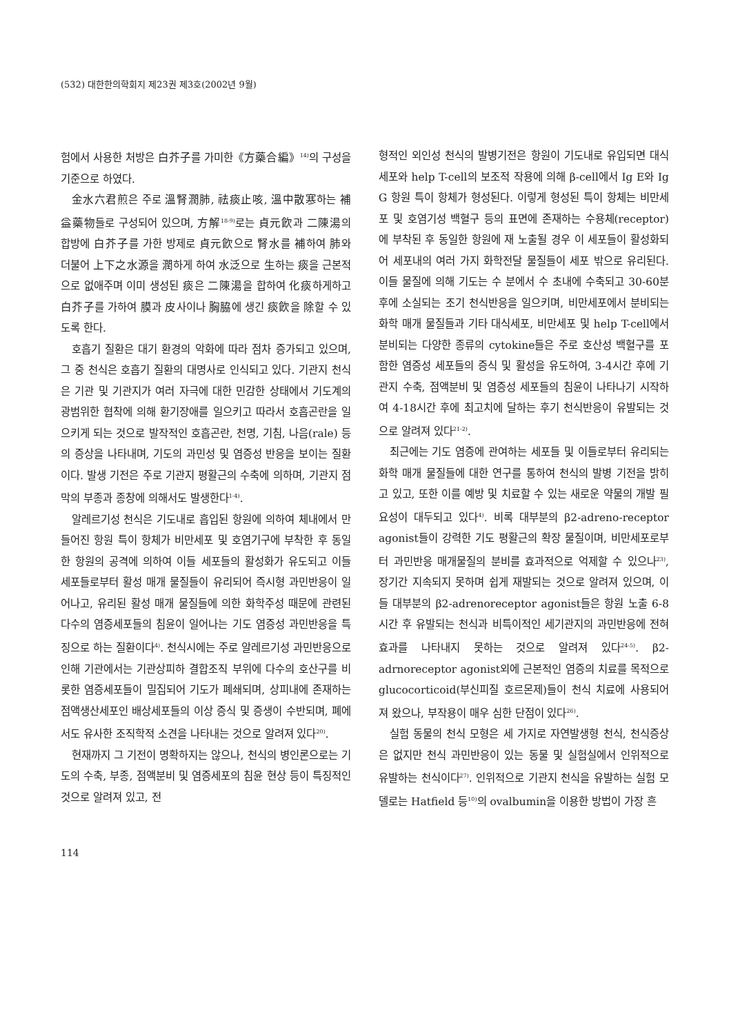(532) 대한한의학회지 제23권 제3호(2002년 9월)
험에서 사용한 처방은 白芥子를 가미한《方藥合編》<sup>14)</sup>의 구성을 기준으로 하였다.
金水六君煎은 주로 溫腎潤肺, 祛痰止咳, 溫中散寒하는 補益藥物들로 구성되어 있으며, 方解<sup>18-9)</sup>로는 貞元飮과 二陳湯의 합방에 白芥子를 가한 방제로 貞元飮으로 腎水를 補하여 肺와 더불어 上下之水源을 潤하게 하여 水泛으로 生하는 痰을 근본적으로 없애주며 이미 생성된 痰은 二陳湯을 합하여 化痰하게하고 白芥子를 가하여 膜과 皮사이나 胸脇에 생긴 痰飮을 除할 수 있도록 한다.
호흡기 질환은 대기 환경의 악화에 따라 점차 증가되고 있으며, 그 중 천식은 호흡기 질환의 대명사로 인식되고 있다. 기관지 천식은 기관 및 기관지가 여러 자극에 대한 민감한 상태에서 기도계의 광범위한 협착에 의해 환기장애를 일으키고 따라서 호흡곤란을 일으키게 되는 것으로 발작적인 호흡곤란, 천명, 기침, 나음(rale) 등의 증상을 나타내며, 기도의 과민성 및 염증성 반응을 보이는 질환이다. 발생 기전은 주로 기관지 평활근의 수축에 의하며, 기관지 점막의 부종과 종창에 의해서도 발생한다<sup>1-4)</sup>.
알레르기성 천식은 기도내로 흡입된 항원에 의하여 체내에서 만들어진 항원 특이 항체가 비만세포 및 호염기구에 부착한 후 동일한 항원의 공격에 의하여 이들 세포들의 활성화가 유도되고 이들 세포들로부터 활성 매개 물질들이 유리되어 즉시형 과민반응이 일어나고, 유리된 활성 매개 물질들에 의한 화학주성 때문에 관련된 다수의 염증세포들의 침윤이 일어나는 기도 염증성 과민반응을 특징으로 하는 질환이다<sup>4)</sup>. 천식시에는 주로 알레르기성 과민반응으로 인해 기관에서는 기관상피하 결합조직 부위에 다수의 호산구를 비롯한 염증세포들이 밀집되어 기도가 폐쇄되며, 상피내에 존재하는 점액생산세포인 배상세포들의 이상 증식 및 증생이 수반되며, 폐에서도 유사한 조직학적 소견을 나타내는 것으로 알려져 있다<sup>20)</sup>.
현재까지 그 기전이 명확하지는 않으나, 천식의 병인론으로는 기도의 수축, 부종, 점액분비 및 염증세포의 침윤 현상 등이 특징적인 것으로 알려져 있고, 전
형적인 외인성 천식의 발병기전은 항원이 기도내로 유입되면 대식세포와 help T-cell의 보조적 작용에 의해 β-cell에서 Ig E와 Ig G 항원 특이 항체가 형성된다. 이렇게 형성된 특이 항체는 비만세포 및 호염기성 백혈구 등의 표면에 존재하는 수용체(receptor)에 부착된 후 동일한 항원에 재 노출될 경우 이 세포들이 활성화되어 세포내의 여러 가지 화학전달 물질들이 세포 밖으로 유리된다. 이들 물질에 의해 기도는 수 분에서 수 초내에 수축되고 30-60분 후에 소실되는 조기 천식반응을 일으키며, 비만세포에서 분비되는 화학 매개 물질들과 기타 대식세포, 비만세포 및 help T-cell에서 분비되는 다양한 종류의 cytokine들은 주로 호산성 백혈구를 포함한 염증성 세포들의 증식 및 활성을 유도하여, 3-4시간 후에 기관지 수축, 점액분비 및 염증성 세포들의 침윤이 나타나기 시작하여 4-18시간 후에 최고치에 달하는 후기 천식반응이 유발되는 것으로 알려져 있다<sup>21-2)</sup>.
최근에는 기도 염증에 관여하는 세포들 및 이들로부터 유리되는 화학 매개 물질들에 대한 연구를 통하여 천식의 발병 기전을 밝히고 있고, 또한 이를 예방 및 치료할 수 있는 새로운 약물의 개발 필요성이 대두되고 있다<sup>4)</sup>. 비록 대부분의 β2-adreno-receptor agonist들이 강력한 기도 평활근의 확장 물질이며, 비만세포로부터 과민반응 매개물질의 분비를 효과적으로 억제할 수 있으나<sup>23)</sup>, 장기간 지속되지 못하며 쉽게 재발되는 것으로 알려져 있으며, 이들 대부분의 β2-adrenoreceptor agonist들은 항원 노출 6-8시간 후 유발되는 천식과 비특이적인 세기관지의 과민반응에 전혀 효과를 나타내지 못하는 것으로 알려져 있다<sup>24-5)</sup>. β2-adrnoreceptor agonist외에 근본적인 염증의 치료를 목적으로 glucocorticoid(부신피질 호르몬제)들이 천식 치료에 사용되어져 왔으나, 부작용이 매우 심한 단점이 있다<sup>26)</sup>.
실험 동물의 천식 모형은 세 가지로 자연발생형 천식, 천식증상은 없지만 천식 과민반응이 있는 동물 및 실험실에서 인위적으로 유발하는 천식이다<sup>27)</sup>. 인위적으로 기관지 천식을 유발하는 실험 모델로는 Hatfield 등<sup>10)</sup>의 ovalbumin을 이용한 방법이 가장 흔
114